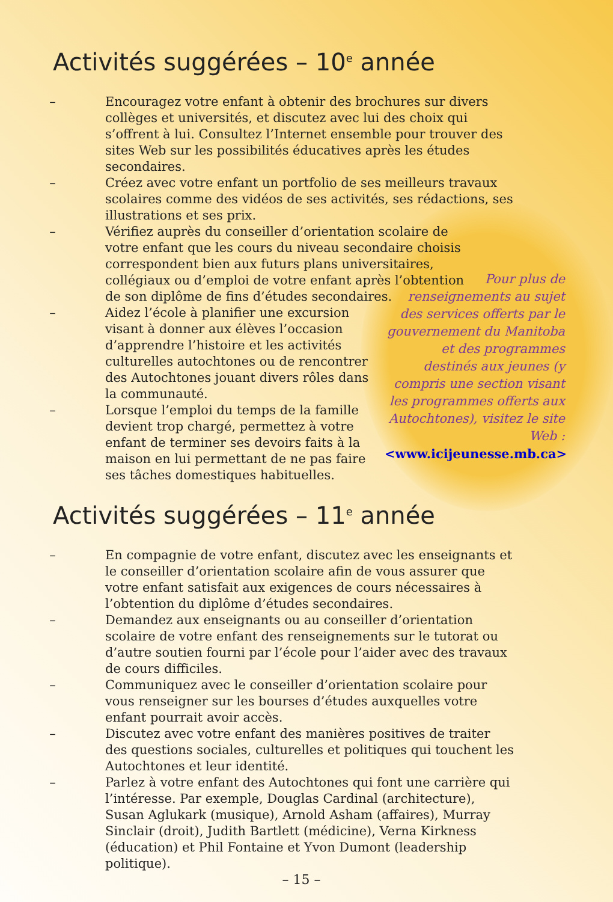Activités suggérées – 10<sup>e</sup> année
– Encouragez votre enfant à obtenir des brochures sur divers collèges et universités, et discutez avec lui des choix qui s’offrent à lui. Consultez l’Internet ensemble pour trouver des sites Web sur les possibilités éducatives après les études secondaires.
– Créez avec votre enfant un portfolio de ses meilleurs travaux scolaires comme des vidéos de ses activités, ses rédactions, ses illustrations et ses prix.
– Vérifiez auprès du conseiller d’orientation scolaire de votre enfant que les cours du niveau secondaire choisis correspondent bien aux futurs plans universitaires, collégiaux ou d’emploi de votre enfant après l’obtention de son diplôme de fins d’études secondaires.
– Aidez l’école à planifier une excursion visant à donner aux élèves l’occasion d’apprendre l’histoire et les activités culturelles autochtones ou de rencontrer des Autochtones jouant divers rôles dans la communauté.
– Lorsque l’emploi du temps de la famille devient trop chargé, permettez à votre enfant de terminer ses devoirs faits à la maison en lui permettant de ne pas faire ses tâches domestiques habituelles.
Pour plus de renseignements au sujet des services offerts par le gouvernement du Manitoba et des programmes destinés aux jeunes (y compris une section visant les programmes offerts aux Autochtones), visitez le site Web : <www.icijeunesse.mb.ca>
Activités suggérées – 11<sup>e</sup> année
– En compagnie de votre enfant, discutez avec les enseignants et le conseiller d’orientation scolaire afin de vous assurer que votre enfant satisfait aux exigences de cours nécessaires à l’obtention du diplôme d’études secondaires.
– Demandez aux enseignants ou au conseiller d’orientation scolaire de votre enfant des renseignements sur le tutorat ou d’autre soutien fourni par l’école pour l’aider avec des travaux de cours difficiles.
– Communiquez avec le conseiller d’orientation scolaire pour vous renseigner sur les bourses d’études auxquelles votre enfant pourrait avoir accès.
– Discutez avec votre enfant des manières positives de traiter des questions sociales, culturelles et politiques qui touchent les Autochtones et leur identité.
– Parlez à votre enfant des Autochtones qui font une carrière qui l’intéresse. Par exemple, Douglas Cardinal (architecture), Susan Aglukark (musique), Arnold Asham (affaires), Murray Sinclair (droit), Judith Bartlett (médicine), Verna Kirkness (éducation) et Phil Fontaine et Yvon Dumont (leadership politique).
– 15 –